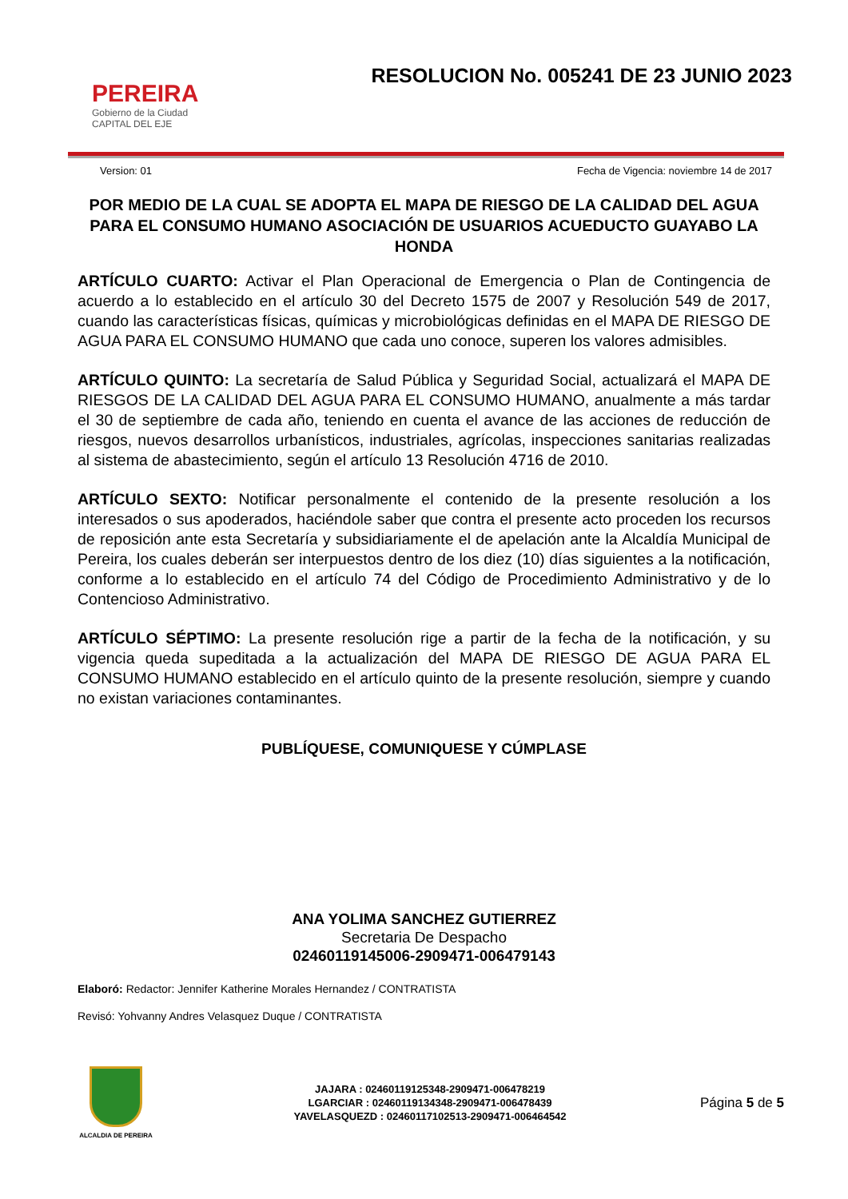PEREIRA
Gobierno de la Ciudad
CAPITAL DEL EJE
RESOLUCION No. 005241 DE 23 JUNIO 2023
Version: 01 Fecha de Vigencia: noviembre 14 de 2017
POR MEDIO DE LA CUAL SE ADOPTA EL MAPA DE RIESGO DE LA CALIDAD DEL AGUA PARA EL CONSUMO HUMANO ASOCIACIÓN DE USUARIOS ACUEDUCTO GUAYABO LA HONDA
ARTÍCULO CUARTO: Activar el Plan Operacional de Emergencia o Plan de Contingencia de acuerdo a lo establecido en el artículo 30 del Decreto 1575 de 2007 y Resolución 549 de 2017, cuando las características físicas, químicas y microbiológicas definidas en el MAPA DE RIESGO DE AGUA PARA EL CONSUMO HUMANO que cada uno conoce, superen los valores admisibles.
ARTÍCULO QUINTO: La secretaría de Salud Pública y Seguridad Social, actualizará el MAPA DE RIESGOS DE LA CALIDAD DEL AGUA PARA EL CONSUMO HUMANO, anualmente a más tardar el 30 de septiembre de cada año, teniendo en cuenta el avance de las acciones de reducción de riesgos, nuevos desarrollos urbanísticos, industriales, agrícolas, inspecciones sanitarias realizadas al sistema de abastecimiento, según el artículo 13 Resolución 4716 de 2010.
ARTÍCULO SEXTO: Notificar personalmente el contenido de la presente resolución a los interesados o sus apoderados, haciéndole saber que contra el presente acto proceden los recursos de reposición ante esta Secretaría y subsidiariamente el de apelación ante la Alcaldía Municipal de Pereira, los cuales deberán ser interpuestos dentro de los diez (10) días siguientes a la notificación, conforme a lo establecido en el artículo 74 del Código de Procedimiento Administrativo y de lo Contencioso Administrativo.
ARTÍCULO SÉPTIMO: La presente resolución rige a partir de la fecha de la notificación, y su vigencia queda supeditada a la actualización del MAPA DE RIESGO DE AGUA PARA EL CONSUMO HUMANO establecido en el artículo quinto de la presente resolución, siempre y cuando no existan variaciones contaminantes.
PUBLÍQUESE, COMUNIQUESE Y CÚMPLASE
ANA YOLIMA SANCHEZ GUTIERREZ
Secretaria De Despacho
02460119145006-2909471-006479143
Elaboró: Redactor: Jennifer Katherine Morales Hernandez / CONTRATISTA
Revisó: Yohvanny Andres Velasquez Duque / CONTRATISTA
ALCALDIA DE PEREIRA
JAJARA : 02460119125348-2909471-006478219
LGARCIAR : 02460119134348-2909471-006478439
YAVELASQUEZD : 02460117102513-2909471-006464542
Página 5 de 5